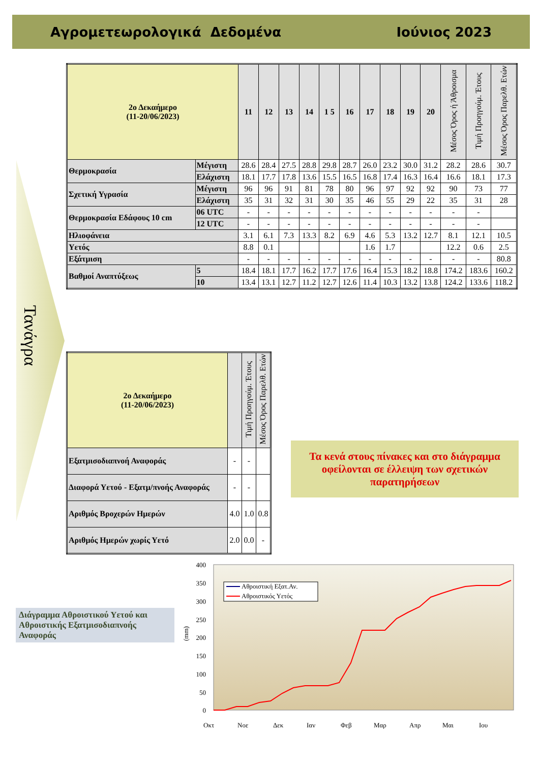Αγρομετεωρολογικά Δεδομένα Ιούνιος 2023
Τανάγρα
| 2ο Δεκαήμερο (11-20/06/2023) | | 11 | 12 | 13 | 14 | 1 5 | 16 | 17 | 18 | 19 | 20 | Μέσος Όρος ή Άθροισμα | Τιμή Προηγούμ. Έτους | Μέσος Όρος Παρελθ. Ετών |
| --- | --- | --- | --- | --- | --- | --- | --- | --- | --- | --- | --- | --- | --- | --- |
| Θερμοκρασία | Μέγιστη | 28.6 | 28.4 | 27.5 | 28.8 | 29.8 | 28.7 | 26.0 | 23.2 | 30.0 | 31.2 | 28.2 | 28.6 | 30.7 |
| | Ελάχιστη | 18.1 | 17.7 | 17.8 | 13.6 | 15.5 | 16.5 | 16.8 | 17.4 | 16.3 | 16.4 | 16.6 | 18.1 | 17.3 |
| Σχετική Υγρασία | Μέγιστη | 96 | 96 | 91 | 81 | 78 | 80 | 96 | 97 | 92 | 92 | 90 | 73 | 77 |
| | Ελάχιστη | 35 | 31 | 32 | 31 | 30 | 35 | 46 | 55 | 29 | 22 | 35 | 31 | 28 |
| Θερμοκρασία Εδάφους 10 cm | 06 UTC | - | - | - | - | - | - | - | - | - | - | - | - | |
| | 12 UTC | - | - | - | - | - | - | - | - | - | - | - | - | |
| Ηλιοφάνεια | | 3.1 | 6.1 | 7.3 | 13.3 | 8.2 | 6.9 | 4.6 | 5.3 | 13.2 | 12.7 | 8.1 | 12.1 | 10.5 |
| Υετός | | 8.8 | 0.1 | | | | | 1.6 | 1.7 | | | 12.2 | 0.6 | 2.5 |
| Εξάτμιση | | - | - | - | - | - | - | - | - | - | - | - | - | 80.8 |
| Βαθμοί Αναπτύξεως | 5 | 18.4 | 18.1 | 17.7 | 16.2 | 17.7 | 17.6 | 16.4 | 15.3 | 18.2 | 18.8 | 174.2 | 183.6 | 160.2 |
| | 10 | 13.4 | 13.1 | 12.7 | 11.2 | 12.7 | 12.6 | 11.4 | 10.3 | 13.2 | 13.8 | 124.2 | 133.6 | 118.2 |
| 2ο Δεκαήμερο (11-20/06/2023) | | Τιμή Προηγούμ. Έτους | Μέσος Όρος Παρελθ. Ετών |
| --- | --- | --- | --- |
| Εξατμισοδιαπνοή Αναφοράς | - | - | |
| Διαφορά Υετού - Εξατμ/πνοής Αναφοράς | - | - | |
| Αριθμός Βροχερών Ημερών | 4.0 | 1.0 | 0.8 |
| Αριθμός Ημερών χωρίς Υετό | 2.0 | 0.0 | - |
Τα κενά στους πίνακες και στο διάγραμμα οφείλονται σε έλλειψη των σχετικών παρατηρήσεων
Διάγραμμα Αθροιστικού Υετού και Αθροιστικής Εξατμισοδιαπνοής Αναφοράς
400
350
300
250
200
150
100
50
0
(mm)
Αθροιστική Εξατ.Αν.
Αθροιστικός Υετός
Οκτ
Νοε
Δεκ
Ιαν
Φεβ
Μαρ
Απρ
Μαι
Ιου